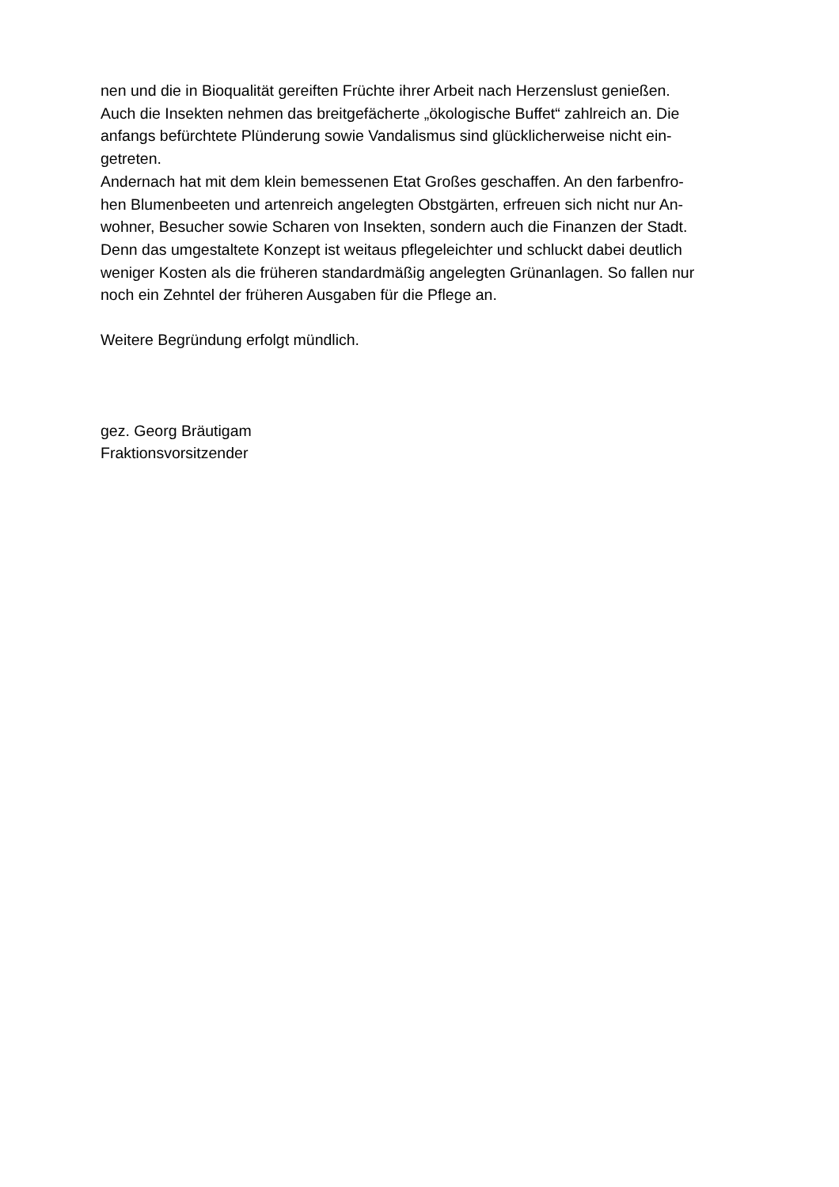nen und die in Bioqualität gereiften Früchte ihrer Arbeit nach Herzenslust genießen.
Auch die Insekten nehmen das breitgefächerte „ökologische Buffet“ zahlreich an. Die
anfangs befürchtete Plünderung sowie Vandalismus sind glücklicherweise nicht ein-
getreten.
Andernach hat mit dem klein bemessenen Etat Großes geschaffen. An den farbenfro-
hen Blumenbeeten und artenreich angelegten Obstgärten, erfreuen sich nicht nur An-
wohner, Besucher sowie Scharen von Insekten, sondern auch die Finanzen der Stadt.
Denn das umgestaltete Konzept ist weitaus pflegeleichter und schluckt dabei deutlich
weniger Kosten als die früheren standardmäßig angelegten Grünanlagen. So fallen nur
noch ein Zehntel der früheren Ausgaben für die Pflege an.
Weitere Begründung erfolgt mündlich.
gez. Georg Bräutigam
Fraktionsvorsitzender